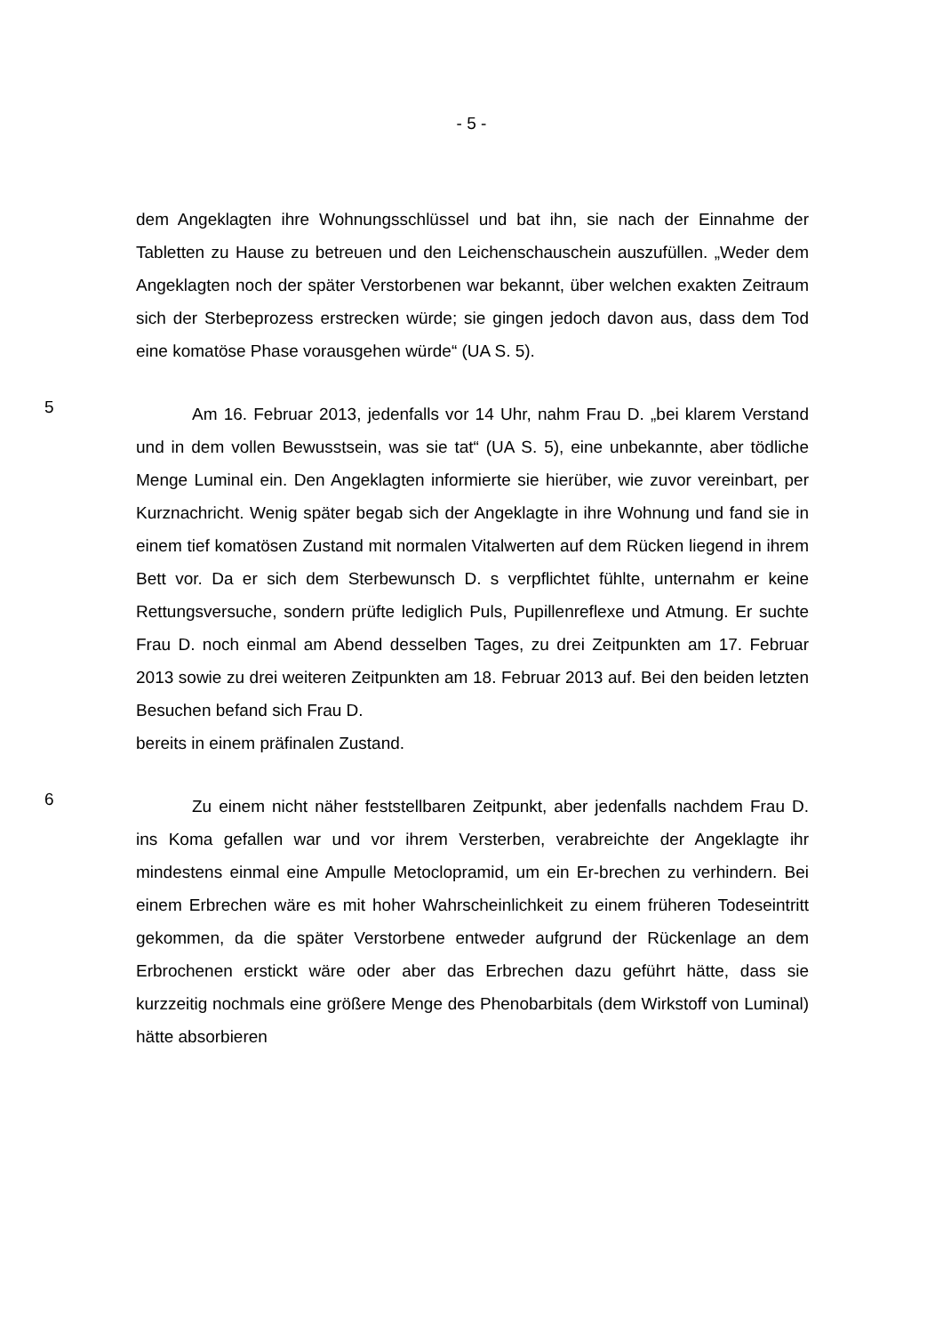- 5 -
dem Angeklagten ihre Wohnungsschlüssel und bat ihn, sie nach der Einnahme der Tabletten zu Hause zu betreuen und den Leichenschauschein auszufüllen. „Weder dem Angeklagten noch der später Verstorbenen war bekannt, über welchen exakten Zeitraum sich der Sterbeprozess erstrecken würde; sie gingen jedoch davon aus, dass dem Tod eine komatöse Phase vorausgehen würde“ (UA S. 5).
5
Am 16. Februar 2013, jedenfalls vor 14 Uhr, nahm Frau D. „bei klarem Verstand und in dem vollen Bewusstsein, was sie tat“ (UA S. 5), eine unbekannte, aber tödliche Menge Luminal ein. Den Angeklagten informierte sie hierüber, wie zuvor vereinbart, per Kurznachricht. Wenig später begab sich der Angeklagte in ihre Wohnung und fand sie in einem tief komatösen Zustand mit normalen Vitalwerten auf dem Rücken liegend in ihrem Bett vor. Da er sich dem Sterbewunsch D. s verpflichtet fühlte, unternahm er keine Rettungsversuche, sondern prüfte lediglich Puls, Pupillenreflexe und Atmung. Er suchte Frau D. noch einmal am Abend desselben Tages, zu drei Zeitpunkten am 17. Februar 2013 sowie zu drei weiteren Zeitpunkten am 18. Februar 2013 auf. Bei den beiden letzten Besuchen befand sich Frau D.
bereits in einem präfinalen Zustand.
6
Zu einem nicht näher feststellbaren Zeitpunkt, aber jedenfalls nachdem Frau D. ins Koma gefallen war und vor ihrem Versterben, verabreichte der Angeklagte ihr mindestens einmal eine Ampulle Metoclopramid, um ein Er-brechen zu verhindern. Bei einem Erbrechen wäre es mit hoher Wahrscheinlichkeit zu einem früheren Todeseintritt gekommen, da die später Verstorbene entweder aufgrund der Rückenlage an dem Erbrochenen erstickt wäre oder aber das Erbrechen dazu geführt hätte, dass sie kurzzeitig nochmals eine größere Menge des Phenobarbitals (dem Wirkstoff von Luminal) hätte absorbieren